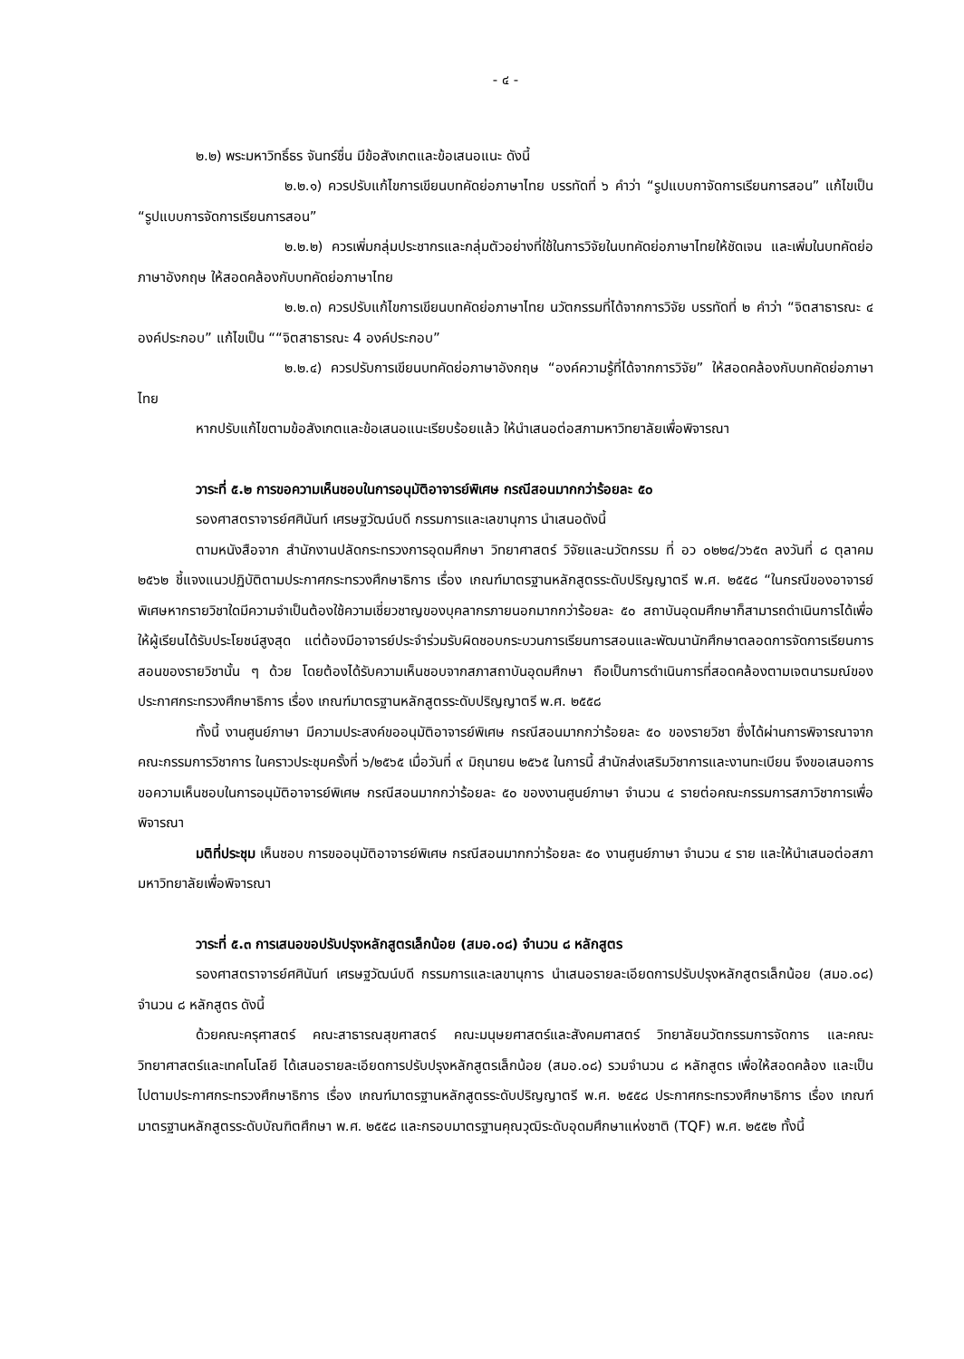- ๔ -
๒.๒) พระมหาวิทธิ์ธร จันทร์ชื่น มีข้อสังเกตและข้อเสนอแนะ ดังนี้
๒.๒.๑) ควรปรับแก้ไขการเขียนบทคัดย่อภาษาไทย บรรทัดที่ ๖ คำว่า “รูปแบบกาจัดการเรียนการสอน” แก้ไขเป็น “รูปแบบการจัดการเรียนการสอน”
๒.๒.๒) ควรเพิ่มกลุ่มประชากรและกลุ่มตัวอย่างที่ใช้ในการวิจัยในบทคัดย่อภาษาไทยให้ชัดเจน และเพิ่มในบทคัดย่อภาษาอังกฤษ ให้สอดคล้องกับบทคัดย่อภาษาไทย
๒.๒.๓) ควรปรับแก้ไขการเขียนบทคัดย่อภาษาไทย นวัตกรรมที่ได้จากการวิจัย บรรทัดที่ ๒ คำว่า “จิตสาธารณะ ๔ องค์ประกอบ” แก้ไขเป็น ““จิตสาธารณะ 4 องค์ประกอบ”
๒.๒.๔) ควรปรับการเขียนบทคัดย่อภาษาอังกฤษ “องค์ความรู้ที่ได้จากการวิจัย” ให้สอดคล้องกับบทคัดย่อภาษาไทย
หากปรับแก้ไขตามข้อสังเกตและข้อเสนอแนะเรียบร้อยแล้ว ให้นำเสนอต่อสภามหาวิทยาลัยเพื่อพิจารณา
วาระที่ ๕.๒ การขอความเห็นชอบในการอนุมัติอาจารย์พิเศษ กรณีสอนมากกว่าร้อยละ ๕๐
รองศาสตราจารย์ศศินันท์ เศรษฐวัฒน์บดี กรรมการและเลขานุการ นำเสนอดังนี้
ตามหนังสือจาก สำนักงานปลัดกระทรวงการอุดมศึกษา วิทยาศาสตร์ วิจัยและนวัตกรรม ที่ อว ๐๒๒๔/ว๖๕๓ ลงวันที่ ๘ ตุลาคม ๒๕๖๒ ชี้แจงแนวปฏิบัติตามประกาศกระทรวงศึกษาธิการ เรื่อง เกณฑ์มาตรฐานหลักสูตรระดับปริญญาตรี พ.ศ. ๒๕๕๘ “ในกรณีของอาจารย์พิเศษหากรายวิชาใดมีความจำเป็นต้องใช้ความเชี่ยวชาญของบุคลากรภายนอกมากกว่าร้อยละ ๕๐ สถาบันอุดมศึกษาก็สามารถดำเนินการได้เพื่อให้ผู้เรียนได้รับประโยชน์สูงสุด แต่ต้องมีอาจารย์ประจำร่วมรับผิดชอบกระบวนการเรียนการสอนและพัฒนานักศึกษาตลอดการจัดการเรียนการสอนของรายวิชานั้น ๆ ด้วย โดยต้องได้รับความเห็นชอบจากสภาสถาบันอุดมศึกษา ถือเป็นการดำเนินการที่สอดคล้องตามเจตนารมณ์ของประกาศกระทรวงศึกษาธิการ เรื่อง เกณฑ์มาตรฐานหลักสูตรระดับปริญญาตรี พ.ศ. ๒๕๕๘
ทั้งนี้ งานศูนย์ภาษา มีความประสงค์ขออนุมัติอาจารย์พิเศษ กรณีสอนมากกว่าร้อยละ ๕๐ ของรายวิชา ซึ่งได้ผ่านการพิจารณาจากคณะกรรมการวิชาการ ในคราวประชุมครั้งที่ ๖/๒๕๖๕ เมื่อวันที่ ๙ มิถุนายน ๒๕๖๕ ในการนี้ สำนักส่งเสริมวิชาการและงานทะเบียน จึงขอเสนอการขอความเห็นชอบในการอนุมัติอาจารย์พิเศษ กรณีสอนมากกว่าร้อยละ ๕๐ ของงานศูนย์ภาษา จำนวน ๔ รายต่อคณะกรรมการสภาวิชาการเพื่อพิจารณา
มติที่ประชุม เห็นชอบ การขออนุมัติอาจารย์พิเศษ กรณีสอนมากกว่าร้อยละ ๕๐ งานศูนย์ภาษา จำนวน ๔ ราย และให้นำเสนอต่อสภามหาวิทยาลัยเพื่อพิจารณา
วาระที่ ๕.๓ การเสนอขอปรับปรุงหลักสูตรเล็กน้อย (สมอ.๐๘) จำนวน ๘ หลักสูตร
รองศาสตราจารย์ศศินันท์ เศรษฐวัฒน์บดี กรรมการและเลขานุการ นำเสนอรายละเอียดการปรับปรุงหลักสูตรเล็กน้อย (สมอ.๐๘) จำนวน ๘ หลักสูตร ดังนี้
ด้วยคณะครุศาสตร์ คณะสาธารณสุขศาสตร์ คณะมนุษยศาสตร์และสังคมศาสตร์ วิทยาลัยนวัตกรรมการจัดการ และคณะวิทยาศาสตร์และเทคโนโลยี ได้เสนอรายละเอียดการปรับปรุงหลักสูตรเล็กน้อย (สมอ.๐๘) รวมจำนวน ๘ หลักสูตร เพื่อให้สอดคล้อง และเป็นไปตามประกาศกระทรวงศึกษาธิการ เรื่อง เกณฑ์มาตรฐานหลักสูตรระดับปริญญาตรี พ.ศ. ๒๕๕๘ ประกาศกระทรวงศึกษาธิการ เรื่อง เกณฑ์มาตรฐานหลักสูตรระดับบัณฑิตศึกษา พ.ศ. ๒๕๕๘ และกรอบมาตรฐานคุณวุฒิระดับอุดมศึกษาแห่งชาติ (TQF) พ.ศ. ๒๕๕๒ ทั้งนี้